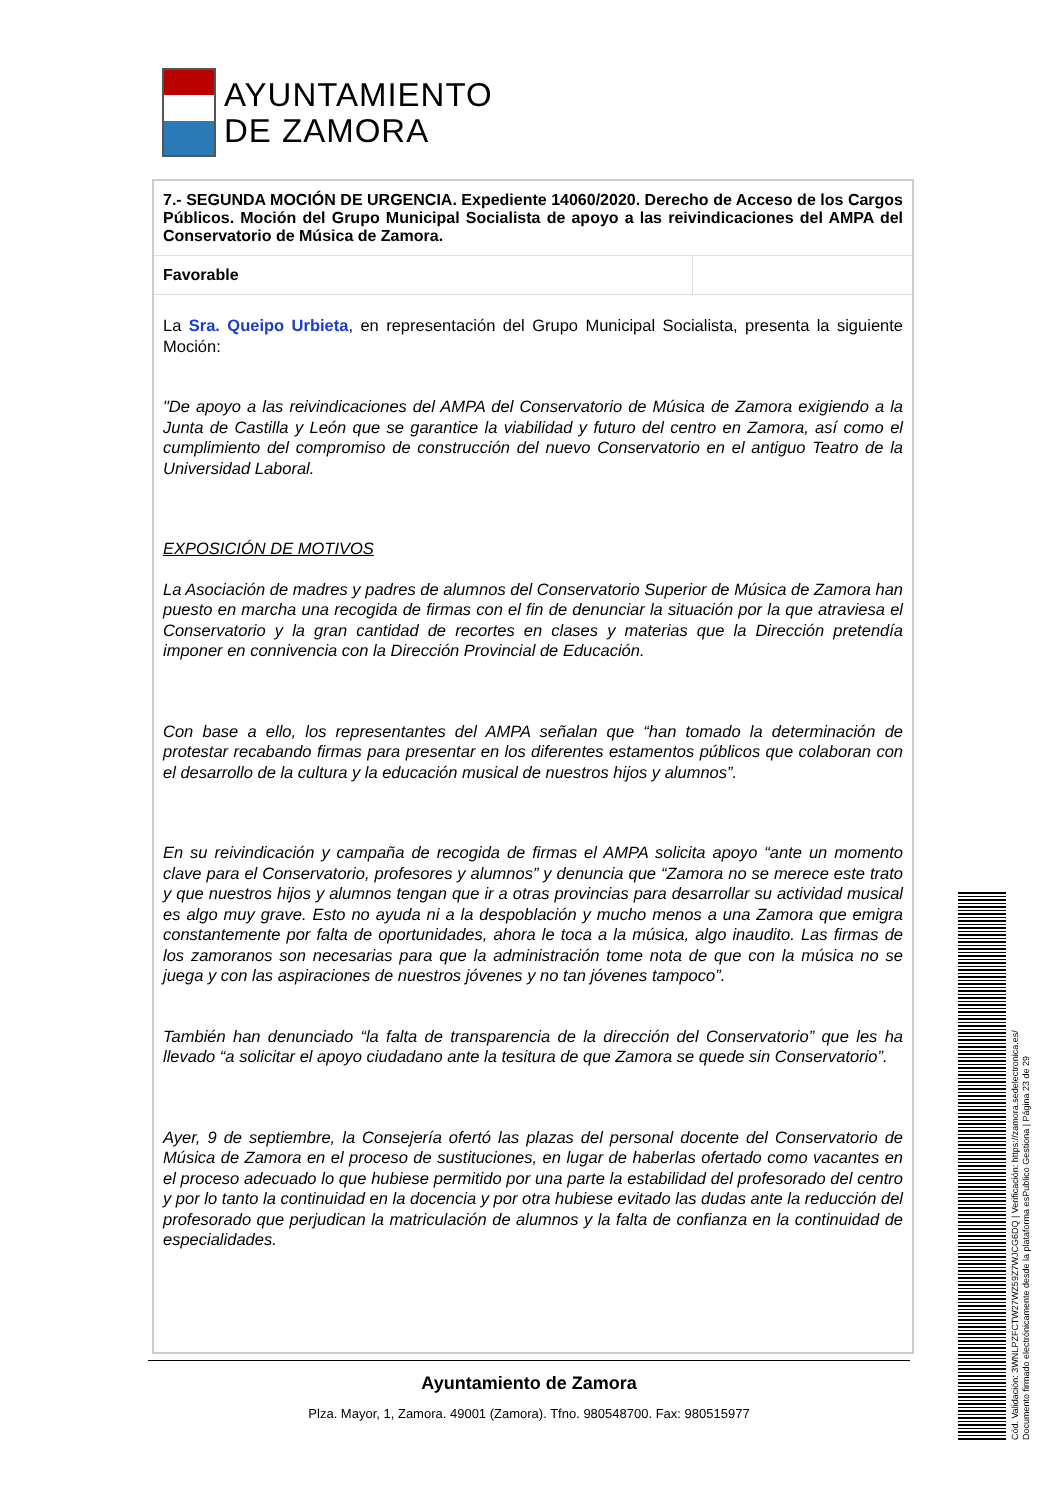AYUNTAMIENTO
DE ZAMORA
| 7.- SEGUNDA MOCIÓN DE URGENCIA. Expediente 14060/2020. Derecho de Acceso de los Cargos Públicos. Moción del Grupo Municipal Socialista de apoyo a las reivindicaciones del AMPA del Conservatorio de Música de Zamora. | |
| Favorable | |
La Sra. Queipo Urbieta, en representación del Grupo Municipal Socialista, presenta la siguiente Moción:
"De apoyo a las reivindicaciones del AMPA del Conservatorio de Música de Zamora exigiendo a la Junta de Castilla y León que se garantice la viabilidad y futuro del centro en Zamora, así como el cumplimiento del compromiso de construcción del nuevo Conservatorio en el antiguo Teatro de la Universidad Laboral.
EXPOSICIÓN DE MOTIVOS
La Asociación de madres y padres de alumnos del Conservatorio Superior de Música de Zamora han puesto en marcha una recogida de firmas con el fin de denunciar la situación por la que atraviesa el Conservatorio y la gran cantidad de recortes en clases y materias que la Dirección pretendía imponer en connivencia con la Dirección Provincial de Educación.
Con base a ello, los representantes del AMPA señalan que “han tomado la determinación de protestar recabando firmas para presentar en los diferentes estamentos públicos que colaboran con el desarrollo de la cultura y la educación musical de nuestros hijos y alumnos”.
En su reivindicación y campaña de recogida de firmas el AMPA solicita apoyo “ante un momento clave para el Conservatorio, profesores y alumnos” y denuncia que “Zamora no se merece este trato y que nuestros hijos y alumnos tengan que ir a otras provincias para desarrollar su actividad musical es algo muy grave. Esto no ayuda ni a la despoblación y mucho menos a una Zamora que emigra constantemente por falta de oportunidades, ahora le toca a la música, algo inaudito. Las firmas de los zamoranos son necesarias para que la administración tome nota de que con la música no se juega y con las aspiraciones de nuestros jóvenes y no tan jóvenes tampoco”.
También han denunciado “la falta de transparencia de la dirección del Conservatorio” que les ha llevado “a solicitar el apoyo ciudadano ante la tesitura de que Zamora se quede sin Conservatorio”.
Ayer, 9 de septiembre, la Consejería ofertó las plazas del personal docente del Conservatorio de Música de Zamora en el proceso de sustituciones, en lugar de haberlas ofertado como vacantes en el proceso adecuado lo que hubiese permitido por una parte la estabilidad del profesorado del centro y por lo tanto la continuidad en la docencia y por otra hubiese evitado las dudas ante la reducción del profesorado que perjudican la matriculación de alumnos y la falta de confianza en la continuidad de especialidades.
Ayuntamiento de Zamora
Plza. Mayor, 1, Zamora. 49001 (Zamora). Tfno. 980548700. Fax: 980515977
Cód. Validación: 3WNLPZFCTW27WZ59Z7WJCG6DQ | Verificación: https://zamora.sedelectronica.es/
Documento firmado electrónicamente desde la plataforma esPublico Gestiona | Página 23 de 29